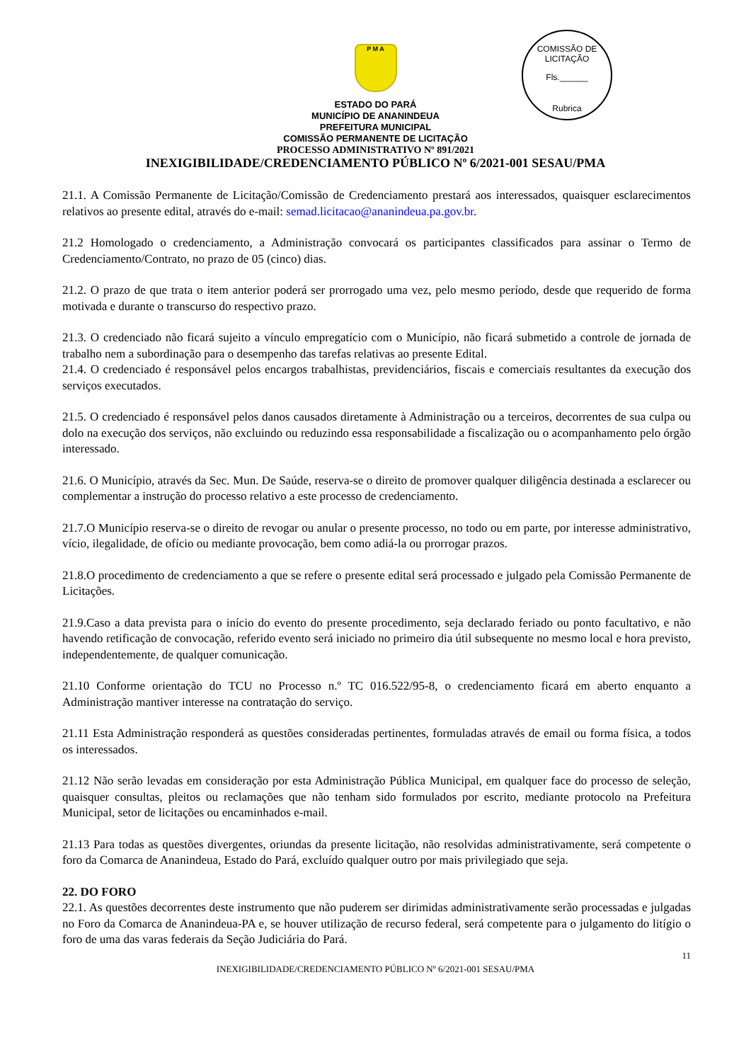P M A
COMISSÃO DE LICITAÇÃO
Fls.______
Rubrica
ESTADO DO PARÁ
MUNICÍPIO DE ANANINDEUA
PREFEITURA MUNICIPAL
COMISSÃO PERMANENTE DE LICITAÇÃO
PROCESSO ADMINISTRATIVO Nº 891/2021
INEXIGIBILIDADE/CREDENCIAMENTO PÚBLICO Nº 6/2021-001 SESAU/PMA
21.1. A Comissão Permanente de Licitação/Comissão de Credenciamento prestará aos interessados, quaisquer esclarecimentos relativos ao presente edital, através do e-mail: semad.licitacao@ananindeua.pa.gov.br.
21.2 Homologado o credenciamento, a Administração convocará os participantes classificados para assinar o Termo de Credenciamento/Contrato, no prazo de 05 (cinco) dias.
21.2. O prazo de que trata o item anterior poderá ser prorrogado uma vez, pelo mesmo período, desde que requerido de forma motivada e durante o transcurso do respectivo prazo.
21.3. O credenciado não ficará sujeito a vínculo empregatício com o Município, não ficará submetido a controle de jornada de trabalho nem a subordinação para o desempenho das tarefas relativas ao presente Edital.
21.4. O credenciado é responsável pelos encargos trabalhistas, previdenciários, fiscais e comerciais resultantes da execução dos serviços executados.
21.5. O credenciado é responsável pelos danos causados diretamente à Administração ou a terceiros, decorrentes de sua culpa ou dolo na execução dos serviços, não excluindo ou reduzindo essa responsabilidade a fiscalização ou o acompanhamento pelo órgão interessado.
21.6. O Município, através da Sec. Mun. De Saúde, reserva-se o direito de promover qualquer diligência destinada a esclarecer ou complementar a instrução do processo relativo a este processo de credenciamento.
21.7.O Município reserva-se o direito de revogar ou anular o presente processo, no todo ou em parte, por interesse administrativo, vício, ilegalidade, de ofício ou mediante provocação, bem como adiá-la ou prorrogar prazos.
21.8.O procedimento de credenciamento a que se refere o presente edital será processado e julgado pela Comissão Permanente de Licitações.
21.9.Caso a data prevista para o início do evento do presente procedimento, seja declarado feriado ou ponto facultativo, e não havendo retificação de convocação, referido evento será iniciado no primeiro dia útil subsequente no mesmo local e hora previsto, independentemente, de qualquer comunicação.
21.10 Conforme orientação do TCU no Processo n.º TC 016.522/95-8, o credenciamento ficará em aberto enquanto a Administração mantiver interesse na contratação do serviço.
21.11 Esta Administração responderá as questões consideradas pertinentes, formuladas através de email ou forma física, a todos os interessados.
21.12 Não serão levadas em consideração por esta Administração Pública Municipal, em qualquer face do processo de seleção, quaisquer consultas, pleitos ou reclamações que não tenham sido formulados por escrito, mediante protocolo na Prefeitura Municipal, setor de licitações ou encaminhados e-mail.
21.13 Para todas as questões divergentes, oriundas da presente licitação, não resolvidas administrativamente, será competente o foro da Comarca de Ananindeua, Estado do Pará, excluído qualquer outro por mais privilegiado que seja.
22. DO FORO
22.1. As questões decorrentes deste instrumento que não puderem ser dirimidas administrativamente serão processadas e julgadas no Foro da Comarca de Ananindeua-PA e, se houver utilização de recurso federal, será competente para o julgamento do litígio o foro de uma das varas federais da Seção Judiciária do Pará.
11
INEXIGIBILIDADE/CREDENCIAMENTO PÚBLICO Nº 6/2021-001 SESAU/PMA